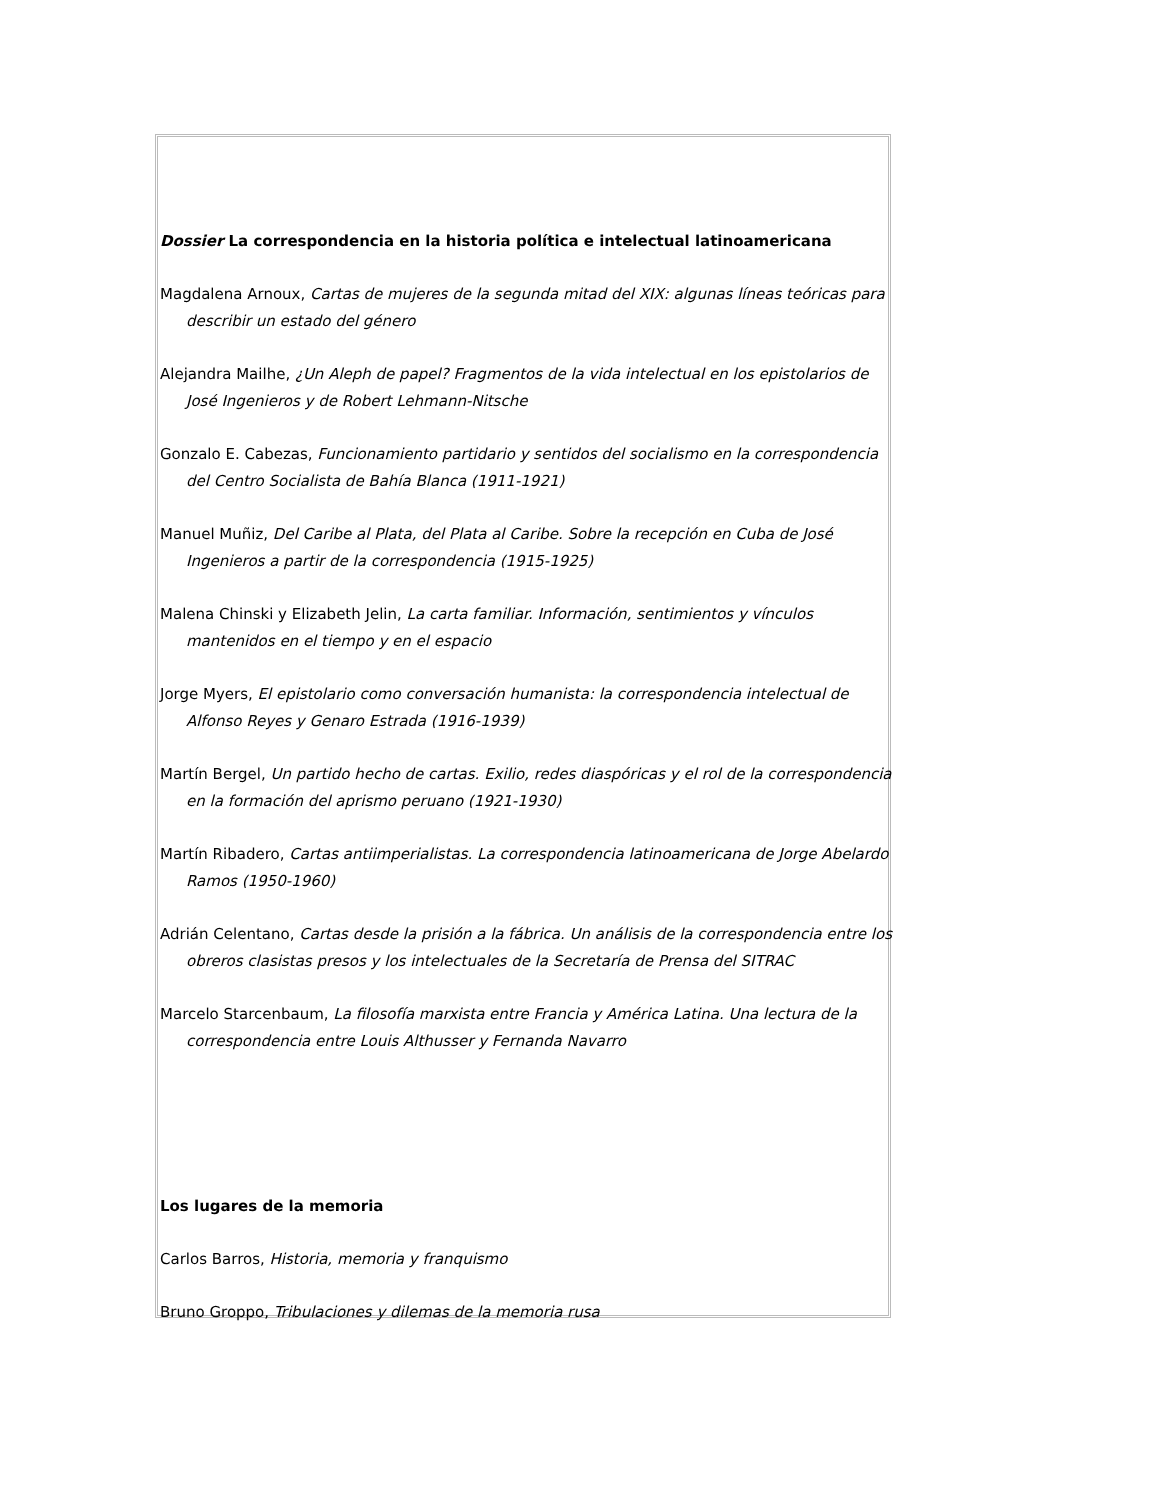Dossier La correspondencia en la historia política e intelectual latinoamericana
Magdalena Arnoux, Cartas de mujeres de la segunda mitad del XIX: algunas líneas teóricas para describir un estado del género
Alejandra Mailhe, ¿Un Aleph de papel? Fragmentos de la vida intelectual en los epistolarios de José Ingenieros y de Robert Lehmann-Nitsche
Gonzalo E. Cabezas, Funcionamiento partidario y sentidos del socialismo en la correspondencia del Centro Socialista de Bahía Blanca (1911-1921)
Manuel Muñiz, Del Caribe al Plata, del Plata al Caribe. Sobre la recepción en Cuba de José Ingenieros a partir de la correspondencia (1915-1925)
Malena Chinski y Elizabeth Jelin, La carta familiar. Información, sentimientos y vínculos mantenidos en el tiempo y en el espacio
Jorge Myers, El epistolario como conversación humanista: la correspondencia intelectual de Alfonso Reyes y Genaro Estrada (1916-1939)
Martín Bergel, Un partido hecho de cartas. Exilio, redes diaspóricas y el rol de la correspondencia en la formación del aprismo peruano (1921-1930)
Martín Ribadero, Cartas antiimperialistas. La correspondencia latinoamericana de Jorge Abelardo Ramos (1950-1960)
Adrián Celentano, Cartas desde la prisión a la fábrica. Un análisis de la correspondencia entre los obreros clasistas presos y los intelectuales de la Secretaría de Prensa del SITRAC
Marcelo Starcenbaum, La filosofía marxista entre Francia y América Latina. Una lectura de la correspondencia entre Louis Althusser y Fernanda Navarro
Los lugares de la memoria
Carlos Barros, Historia, memoria y franquismo
Bruno Groppo, Tribulaciones y dilemas de la memoria rusa